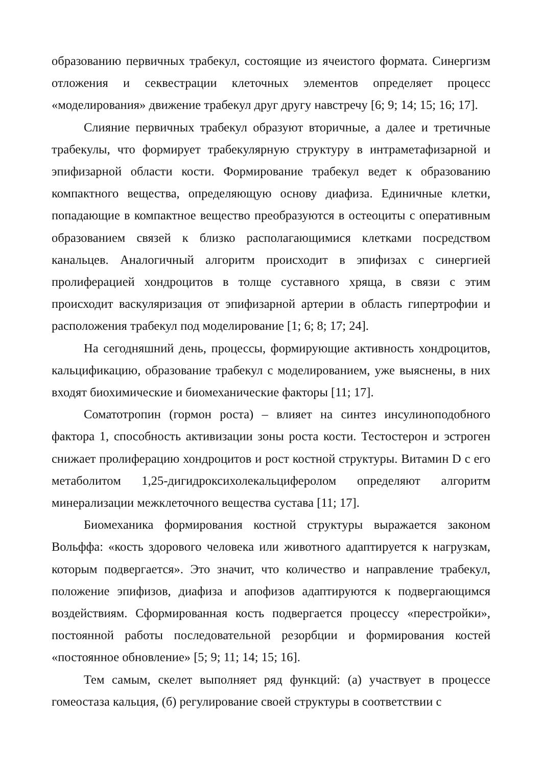образованию первичных трабекул, состоящие из ячеистого формата. Синергизм отложения и секвестрации клеточных элементов определяет процесс «моделирования» движение трабекул друг другу навстречу [6; 9; 14; 15; 16; 17].
Слияние первичных трабекул образуют вторичные, а далее и третичные трабекулы, что формирует трабекулярную структуру в интраметафизарной и эпифизарной области кости. Формирование трабекул ведет к образованию компактного вещества, определяющую основу диафиза. Единичные клетки, попадающие в компактное вещество преобразуются в остеоциты с оперативным образованием связей к близко располагающимися клетками посредством канальцев. Аналогичный алгоритм происходит в эпифизах с синергией пролиферацией хондроцитов в толще суставного хряща, в связи с этим происходит васкуляризация от эпифизарной артерии в область гипертрофии и расположения трабекул под моделирование [1; 6; 8; 17; 24].
На сегодняшний день, процессы, формирующие активность хондроцитов, кальцификацию, образование трабекул с моделированием, уже выяснены, в них входят биохимические и биомеханические факторы [11; 17].
Соматотропин (гормон роста) – влияет на синтез инсулиноподобного фактора 1, способность активизации зоны роста кости. Тестостерон и эстроген снижает пролиферацию хондроцитов и рост костной структуры. Витамин D с его метаболитом 1,25-дигидроксихолекальциферолом определяют алгоритм минерализации межклеточного вещества сустава [11; 17].
Биомеханика формирования костной структуры выражается законом Вольффа: «кость здорового человека или животного адаптируется к нагрузкам, которым подвергается». Это значит, что количество и направление трабекул, положение эпифизов, диафиза и апофизов адаптируются к подвергающимся воздействиям. Сформированная кость подвергается процессу «перестройки», постоянной работы последовательной резорбции и формирования костей «постоянное обновление» [5; 9; 11; 14; 15; 16].
Тем самым, скелет выполняет ряд функций: (а) участвует в процессе гомеостаза кальция, (б) регулирование своей структуры в соответствии с